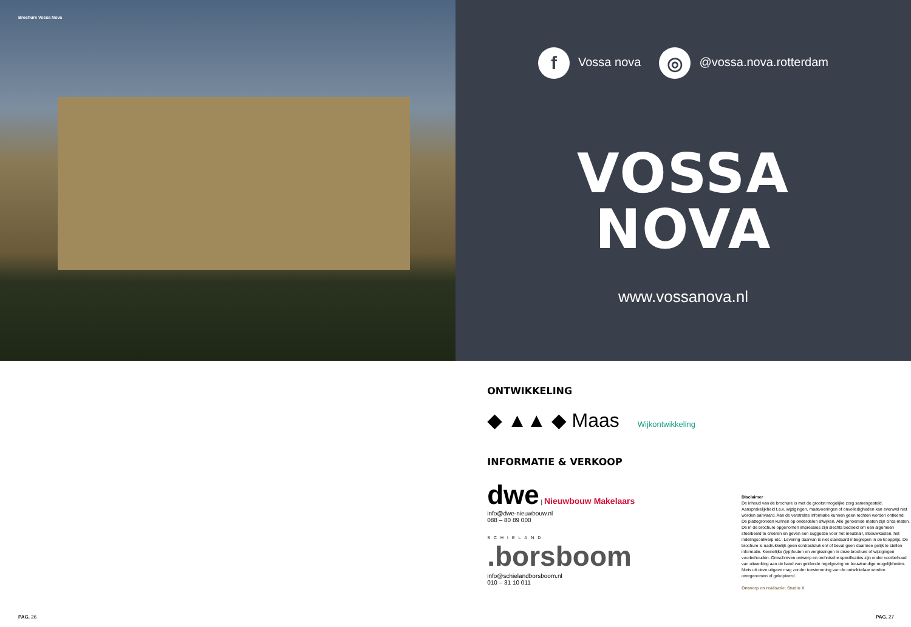Brochure Vossa Nova
f Vossa nova ◎ @vossa.nova.rotterdam
VOSSA
NOVA
www.vossanova.nl
ONTWIKKELING
◆ ▲▲ ◆ Maas Wijkontwikkeling
INFORMATIE & VERKOOP
dwe | Nieuwbouw Makelaars
info@dwe-nieuwbouw.nl
088 – 80 89 000
SCHIELAND
.borsboom
info@schielandborsboom.nl
010 – 31 10 011
Disclaimer
De inhoud van de brochure is met de grootst mogelijke zorg samengesteld. Aansprakelijkheid t.a.v. wijzigingen, maatvoeringen of onvolledigheden kan evenwel niet worden aanvaard. Aan de verstrekte informatie kunnen geen rechten worden ontleend. De plattegronden kunnen op onderdelen afwijken. Alle genoemde maten zijn circa-maten. De in de brochure opgenomen impressies zijn slechts bedoeld om een algemeen sfeerbeeld te creëren en geven een suggestie voor het meubilair, inbouwkasten, het indelingsontwerp etc.. Levering daarvan is niet standaard inbegrepen in de koopprijs. De brochure is nadrukkelijk geen contractstuk en/ of bevat geen daarmee gelijk te stellen informatie. Kennelijke (typ)fouten en vergissingen in deze brochure of wijzigingen voorbehouden. Omschreven ontwerp en technische specificaties zijn onder voorbehoud van uitwerking aan de hand van geldende regelgeving en bouwkundige mogelijkheden. Niets uit deze uitgave mag zonder toestemming van de ontwikkelaar worden overgenomen of gekopieerd.
Ontwerp en realisatie: Studio X
PAG. 26 PAG. 27